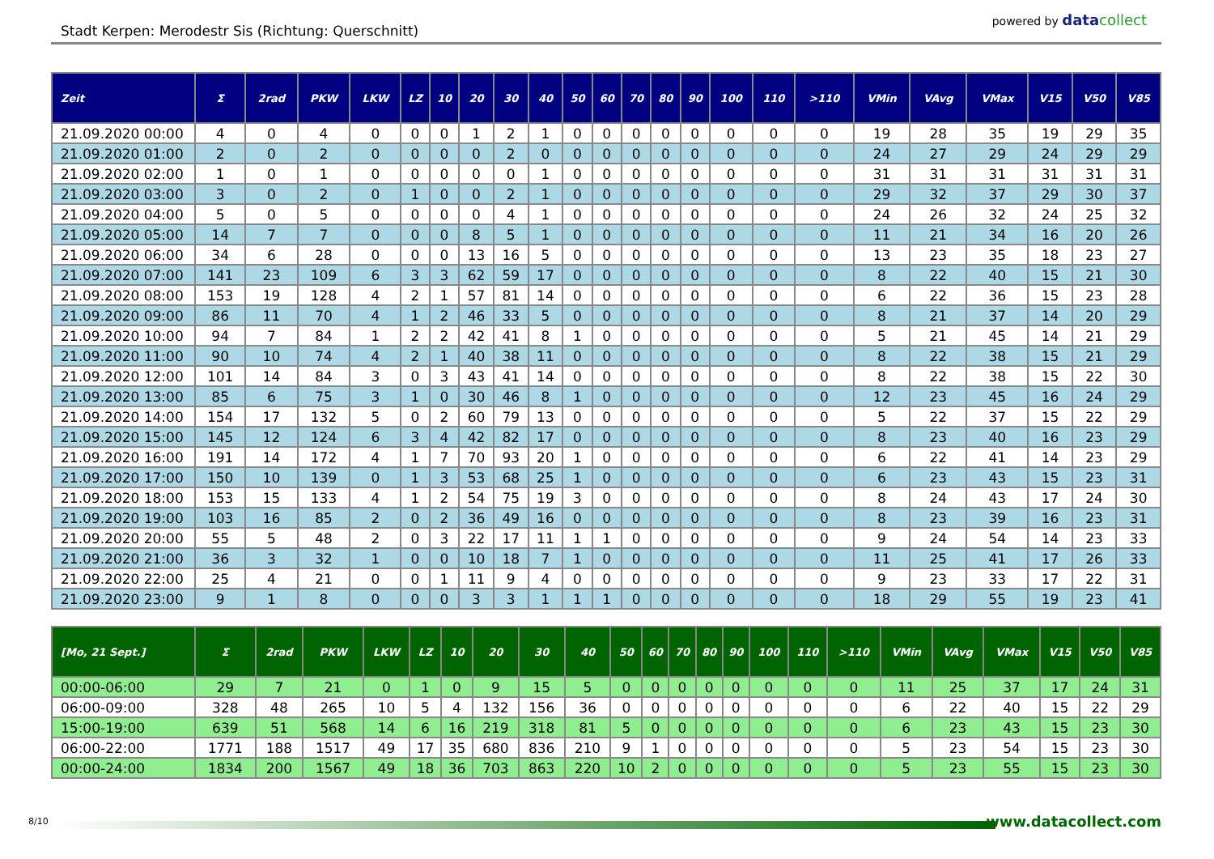Stadt Kerpen: Merodestr Sis (Richtung: Querschnitt)
powered by data collect
| Zeit | Σ | 2rad | PKW | LKW | LZ | 10 | 20 | 30 | 40 | 50 | 60 | 70 | 80 | 90 | 100 | 110 | >110 | VMin | VAvg | VMax | V15 | V50 | V85 |
| --- | --- | --- | --- | --- | --- | --- | --- | --- | --- | --- | --- | --- | --- | --- | --- | --- | --- | --- | --- | --- | --- | --- | --- |
| 21.09.2020 00:00 | 4 | 0 | 4 | 0 | 0 | 0 | 1 | 2 | 1 | 0 | 0 | 0 | 0 | 0 | 0 | 0 | 0 | 19 | 28 | 35 | 19 | 29 | 35 |
| 21.09.2020 01:00 | 2 | 0 | 2 | 0 | 0 | 0 | 0 | 2 | 0 | 0 | 0 | 0 | 0 | 0 | 0 | 0 | 0 | 24 | 27 | 29 | 24 | 29 | 29 |
| 21.09.2020 02:00 | 1 | 0 | 1 | 0 | 0 | 0 | 0 | 0 | 1 | 0 | 0 | 0 | 0 | 0 | 0 | 0 | 0 | 31 | 31 | 31 | 31 | 31 | 31 |
| 21.09.2020 03:00 | 3 | 0 | 2 | 0 | 1 | 0 | 0 | 2 | 1 | 0 | 0 | 0 | 0 | 0 | 0 | 0 | 0 | 29 | 32 | 37 | 29 | 30 | 37 |
| 21.09.2020 04:00 | 5 | 0 | 5 | 0 | 0 | 0 | 0 | 4 | 1 | 0 | 0 | 0 | 0 | 0 | 0 | 0 | 0 | 24 | 26 | 32 | 24 | 25 | 32 |
| 21.09.2020 05:00 | 14 | 7 | 7 | 0 | 0 | 0 | 8 | 5 | 1 | 0 | 0 | 0 | 0 | 0 | 0 | 0 | 0 | 11 | 21 | 34 | 16 | 20 | 26 |
| 21.09.2020 06:00 | 34 | 6 | 28 | 0 | 0 | 0 | 13 | 16 | 5 | 0 | 0 | 0 | 0 | 0 | 0 | 0 | 0 | 13 | 23 | 35 | 18 | 23 | 27 |
| 21.09.2020 07:00 | 141 | 23 | 109 | 6 | 3 | 3 | 62 | 59 | 17 | 0 | 0 | 0 | 0 | 0 | 0 | 0 | 0 | 8 | 22 | 40 | 15 | 21 | 30 |
| 21.09.2020 08:00 | 153 | 19 | 128 | 4 | 2 | 1 | 57 | 81 | 14 | 0 | 0 | 0 | 0 | 0 | 0 | 0 | 0 | 6 | 22 | 36 | 15 | 23 | 28 |
| 21.09.2020 09:00 | 86 | 11 | 70 | 4 | 1 | 2 | 46 | 33 | 5 | 0 | 0 | 0 | 0 | 0 | 0 | 0 | 0 | 8 | 21 | 37 | 14 | 20 | 29 |
| 21.09.2020 10:00 | 94 | 7 | 84 | 1 | 2 | 2 | 42 | 41 | 8 | 1 | 0 | 0 | 0 | 0 | 0 | 0 | 0 | 5 | 21 | 45 | 14 | 21 | 29 |
| 21.09.2020 11:00 | 90 | 10 | 74 | 4 | 2 | 1 | 40 | 38 | 11 | 0 | 0 | 0 | 0 | 0 | 0 | 0 | 0 | 8 | 22 | 38 | 15 | 21 | 29 |
| 21.09.2020 12:00 | 101 | 14 | 84 | 3 | 0 | 3 | 43 | 41 | 14 | 0 | 0 | 0 | 0 | 0 | 0 | 0 | 0 | 8 | 22 | 38 | 15 | 22 | 30 |
| 21.09.2020 13:00 | 85 | 6 | 75 | 3 | 1 | 0 | 30 | 46 | 8 | 1 | 0 | 0 | 0 | 0 | 0 | 0 | 0 | 12 | 23 | 45 | 16 | 24 | 29 |
| 21.09.2020 14:00 | 154 | 17 | 132 | 5 | 0 | 2 | 60 | 79 | 13 | 0 | 0 | 0 | 0 | 0 | 0 | 0 | 0 | 5 | 22 | 37 | 15 | 22 | 29 |
| 21.09.2020 15:00 | 145 | 12 | 124 | 6 | 3 | 4 | 42 | 82 | 17 | 0 | 0 | 0 | 0 | 0 | 0 | 0 | 0 | 8 | 23 | 40 | 16 | 23 | 29 |
| 21.09.2020 16:00 | 191 | 14 | 172 | 4 | 1 | 7 | 70 | 93 | 20 | 1 | 0 | 0 | 0 | 0 | 0 | 0 | 0 | 6 | 22 | 41 | 14 | 23 | 29 |
| 21.09.2020 17:00 | 150 | 10 | 139 | 0 | 1 | 3 | 53 | 68 | 25 | 1 | 0 | 0 | 0 | 0 | 0 | 0 | 0 | 6 | 23 | 43 | 15 | 23 | 31 |
| 21.09.2020 18:00 | 153 | 15 | 133 | 4 | 1 | 2 | 54 | 75 | 19 | 3 | 0 | 0 | 0 | 0 | 0 | 0 | 0 | 8 | 24 | 43 | 17 | 24 | 30 |
| 21.09.2020 19:00 | 103 | 16 | 85 | 2 | 0 | 2 | 36 | 49 | 16 | 0 | 0 | 0 | 0 | 0 | 0 | 0 | 0 | 8 | 23 | 39 | 16 | 23 | 31 |
| 21.09.2020 20:00 | 55 | 5 | 48 | 2 | 0 | 3 | 22 | 17 | 11 | 1 | 1 | 0 | 0 | 0 | 0 | 0 | 0 | 9 | 24 | 54 | 14 | 23 | 33 |
| 21.09.2020 21:00 | 36 | 3 | 32 | 1 | 0 | 0 | 10 | 18 | 7 | 1 | 0 | 0 | 0 | 0 | 0 | 0 | 0 | 11 | 25 | 41 | 17 | 26 | 33 |
| 21.09.2020 22:00 | 25 | 4 | 21 | 0 | 0 | 1 | 11 | 9 | 4 | 0 | 0 | 0 | 0 | 0 | 0 | 0 | 0 | 9 | 23 | 33 | 17 | 22 | 31 |
| 21.09.2020 23:00 | 9 | 1 | 8 | 0 | 0 | 0 | 3 | 3 | 1 | 1 | 1 | 0 | 0 | 0 | 0 | 0 | 0 | 18 | 29 | 55 | 19 | 23 | 41 |
| [Mo, 21 Sept.] | Σ | 2rad | PKW | LKW | LZ | 10 | 20 | 30 | 40 | 50 | 60 | 70 | 80 | 90 | 100 | 110 | >110 | VMin | VAvg | VMax | V15 | V50 | V85 |
| --- | --- | --- | --- | --- | --- | --- | --- | --- | --- | --- | --- | --- | --- | --- | --- | --- | --- | --- | --- | --- | --- | --- | --- |
| 00:00-06:00 | 29 | 7 | 21 | 0 | 1 | 0 | 9 | 15 | 5 | 0 | 0 | 0 | 0 | 0 | 0 | 0 | 0 | 11 | 25 | 37 | 17 | 24 | 31 |
| 06:00-09:00 | 328 | 48 | 265 | 10 | 5 | 4 | 132 | 156 | 36 | 0 | 0 | 0 | 0 | 0 | 0 | 0 | 0 | 6 | 22 | 40 | 15 | 22 | 29 |
| 15:00-19:00 | 639 | 51 | 568 | 14 | 6 | 16 | 219 | 318 | 81 | 5 | 0 | 0 | 0 | 0 | 0 | 0 | 0 | 6 | 23 | 43 | 15 | 23 | 30 |
| 06:00-22:00 | 1771 | 188 | 1517 | 49 | 17 | 35 | 680 | 836 | 210 | 9 | 1 | 0 | 0 | 0 | 0 | 0 | 0 | 5 | 23 | 54 | 15 | 23 | 30 |
| 00:00-24:00 | 1834 | 200 | 1567 | 49 | 18 | 36 | 703 | 863 | 220 | 10 | 2 | 0 | 0 | 0 | 0 | 0 | 0 | 5 | 23 | 55 | 15 | 23 | 30 |
8/10 www.datacollect.com